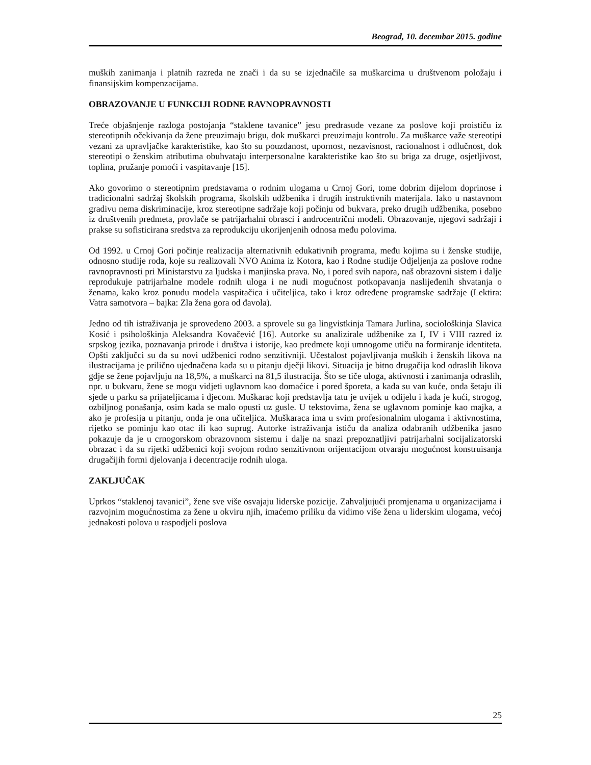Beograd, 10. decembar 2015. godine
muških zanimanja i platnih razreda ne znači i da su se izjednačile sa muškarcima u društvenom položaju i finansijskim kompenzacijama.
OBRAZOVANJE U FUNKCIJI RODNE RAVNOPRAVNOSTI
Treće objašnjenje razloga postojanja “staklene tavanice” jesu predrasude vezane za poslove koji proističu iz stereotipnih očekivanja da žene preuzimaju brigu, dok muškarci preuzimaju kontrolu. Za muškarce važe stereotipi vezani za upravljačke karakteristike, kao što su pouzdanost, upornost, nezavisnost, racionalnost i odlučnost, dok stereotipi o ženskim atributima obuhvataju interpersonalne karakteristike kao što su briga za druge, osjetljivost, toplina, pružanje pomoći i vaspitavanje [15].
Ako govorimo o stereotipnim predstavama o rodnim ulogama u Crnoj Gori, tome dobrim dijelom doprinose i tradicionalni sadržaj školskih programa, školskih udžbenika i drugih instruktivnih materijala. Iako u nastavnom gradivu nema diskriminacije, kroz stereotipne sadržaje koji počinju od bukvara, preko drugih udžbenika, posebno iz društvenih predmeta, provlače se patrijarhalni obrasci i androcentrični modeli. Obrazovanje, njegovi sadržaji i prakse su sofisticirana sredstva za reprodukciju ukorijenjenih odnosa među polovima.
Od 1992. u Crnoj Gori počinje realizacija alternativnih edukativnih programa, među kojima su i ženske studije, odnosno studije roda, koje su realizovali NVO Anima iz Kotora, kao i Rodne studije Odjeljenja za poslove rodne ravnopravnosti pri Ministarstvu za ljudska i manjinska prava. No, i pored svih napora, naš obrazovni sistem i dalje reprodukuje patrijarhalne modele rodnih uloga i ne nudi mogućnost potkopavanja naslijeđenih shvatanja o ženama, kako kroz ponudu modela vaspitačica i učiteljica, tako i kroz određene programske sadržaje (Lektira: Vatra samotvora – bajka: Zla žena gora od đavola).
Jedno od tih istraživanja je sprovedeno 2003. a sprovele su ga lingvistkinja Tamara Jurlina, sociološkinja Slavica Kosić i psihološkinja Aleksandra Kovačević [16]. Autorke su analizirale udžbenike za I, IV i VIII razred iz srpskog jezika, poznavanja prirode i društva i istorije, kao predmete koji umnogome utiču na formiranje identiteta. Opšti zaključci su da su novi udžbenici rodno senzitivniji. Učestalost pojavljivanja muških i ženskih likova na ilustracijama je prilično ujednačena kada su u pitanju dječji likovi. Situacija je bitno drugačija kod odraslih likova gdje se žene pojavljuju na 18,5%, a muškarci na 81,5 ilustracija. Što se tiče uloga, aktivnosti i zanimanja odraslih, npr. u bukvaru, žene se mogu vidjeti uglavnom kao domaćice i pored šporeta, a kada su van kuće, onda šetaju ili sjede u parku sa prijateljicama i djecom. Muškarac koji predstavlja tatu je uvijek u odijelu i kada je kući, strogog, ozbiljnog ponašanja, osim kada se malo opusti uz gusle. U tekstovima, žena se uglavnom pominje kao majka, a ako je profesija u pitanju, onda je ona učiteljica. Muškaraca ima u svim profesionalnim ulogama i aktivnostima, rijetko se pominju kao otac ili kao suprug. Autorke istraživanja ističu da analiza odabranih udžbenika jasno pokazuje da je u crnogorskom obrazovnom sistemu i dalje na snazi prepoznatljivi patrijarhalni socijalizatorski obrazac i da su rijetki udžbenici koji svojom rodno senzitivnom orijentacijom otvaraju mogućnost konstruisanja drugačijih formi djelovanja i decentracije rodnih uloga.
ZAKLJUČAK
Uprkos “staklenoj tavanici”, žene sve više osvajaju liderske pozicije. Zahvaljujući promjenama u organizacijama i razvojnim mogućnostima za žene u okviru njih, imaćemo priliku da vidimo više žena u liderskim ulogama, većoj jednakosti polova u raspodjeli poslova
25